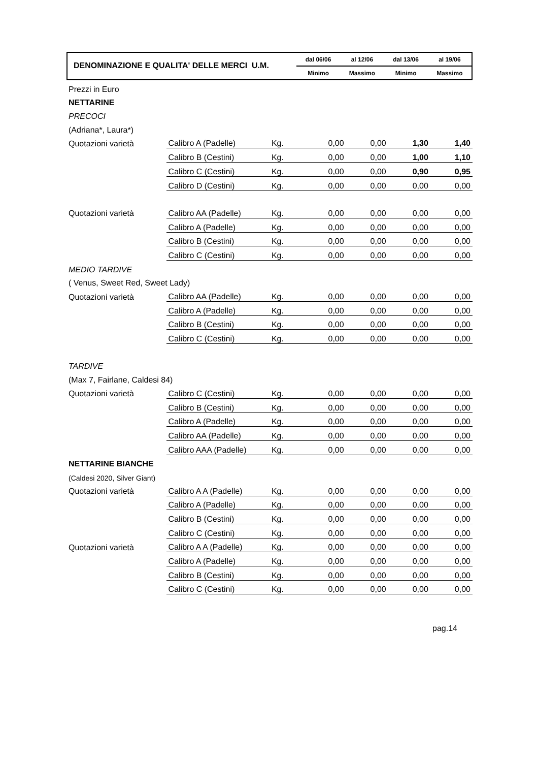DENOMINAZIONE E QUALITA' DELLE MERCI U.M.
dal 06/06 al 12/06 dal 13/06 al 19/06
Minimo Massimo Minimo Massimo
| Prezzi in Euro | | | | | | |
| NETTARINE | | | | | | |
| PRECOCI | | | | | | |
| (Adriana*, Laura*) | | | | | | |
| Quotazioni varietà | Calibro A (Padelle) | Kg. | 0,00 | 0,00 | 1,30 | 1,40 |
| | Calibro B (Cestini) | Kg. | 0,00 | 0,00 | 1,00 | 1,10 |
| | Calibro C (Cestini) | Kg. | 0,00 | 0,00 | 0,90 | 0,95 |
| | Calibro D (Cestini) | Kg. | 0,00 | 0,00 | 0,00 | 0,00 |
| Quotazioni varietà | Calibro AA (Padelle) | Kg. | 0,00 | 0,00 | 0,00 | 0,00 |
| | Calibro A (Padelle) | Kg. | 0,00 | 0,00 | 0,00 | 0,00 |
| | Calibro B (Cestini) | Kg. | 0,00 | 0,00 | 0,00 | 0,00 |
| | Calibro C (Cestini) | Kg. | 0,00 | 0,00 | 0,00 | 0,00 |
| MEDIO TARDIVE | | | | | | |
| ( Venus, Sweet Red, Sweet Lady) | | | | | | |
| Quotazioni varietà | Calibro AA (Padelle) | Kg. | 0,00 | 0,00 | 0,00 | 0,00 |
| | Calibro A (Padelle) | Kg. | 0,00 | 0,00 | 0,00 | 0,00 |
| | Calibro B (Cestini) | Kg. | 0,00 | 0,00 | 0,00 | 0,00 |
| | Calibro C (Cestini) | Kg. | 0,00 | 0,00 | 0,00 | 0,00 |
| TARDIVE | | | | | | |
| (Max 7, Fairlane, Caldesi 84) | | | | | | |
| Quotazioni varietà | Calibro C (Cestini) | Kg. | 0,00 | 0,00 | 0,00 | 0,00 |
| | Calibro B (Cestini) | Kg. | 0,00 | 0,00 | 0,00 | 0,00 |
| | Calibro A (Padelle) | Kg. | 0,00 | 0,00 | 0,00 | 0,00 |
| | Calibro AA (Padelle) | Kg. | 0,00 | 0,00 | 0,00 | 0,00 |
| | Calibro AAA (Padelle) | Kg. | 0,00 | 0,00 | 0,00 | 0,00 |
| NETTARINE BIANCHE | | | | | | |
| (Caldesi 2020, Silver Giant) | | | | | | |
| Quotazioni varietà | Calibro A A (Padelle) | Kg. | 0,00 | 0,00 | 0,00 | 0,00 |
| | Calibro A (Padelle) | Kg. | 0,00 | 0,00 | 0,00 | 0,00 |
| | Calibro B (Cestini) | Kg. | 0,00 | 0,00 | 0,00 | 0,00 |
| | Calibro C (Cestini) | Kg. | 0,00 | 0,00 | 0,00 | 0,00 |
| Quotazioni varietà | Calibro A A (Padelle) | Kg. | 0,00 | 0,00 | 0,00 | 0,00 |
| | Calibro A (Padelle) | Kg. | 0,00 | 0,00 | 0,00 | 0,00 |
| | Calibro B (Cestini) | Kg. | 0,00 | 0,00 | 0,00 | 0,00 |
| | Calibro C (Cestini) | Kg. | 0,00 | 0,00 | 0,00 | 0,00 |
pag.14